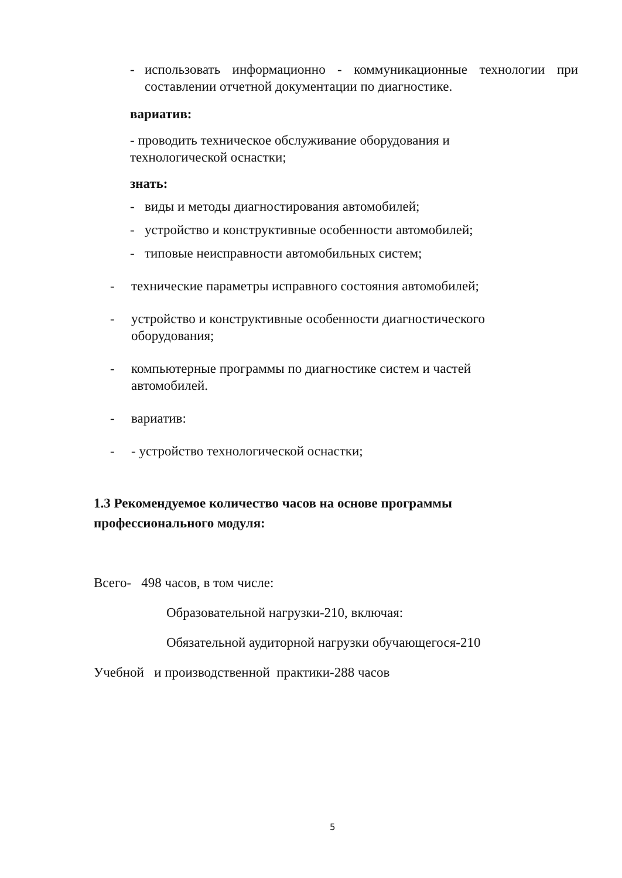- использовать информационно - коммуникационные технологии при составлении отчетной документации по диагностике.
вариатив:
- проводить техническое обслуживание оборудования и технологической оснастки;
знать:
- виды и методы диагностирования автомобилей;
- устройство и конструктивные особенности автомобилей;
- типовые неисправности автомобильных систем;
- технические параметры исправного состояния автомобилей;
- устройство и конструктивные особенности диагностического оборудования;
- компьютерные программы по диагностике систем и частей автомобилей.
- вариатив:
- - устройство технологической оснастки;
1.3 Рекомендуемое количество часов на основе программы профессионального модуля:
Всего- 498 часов, в том числе:
Образовательной нагрузки-210, включая:
Обязательной аудиторной нагрузки обучающегося-210
Учебной и производственной практики-288 часов
5